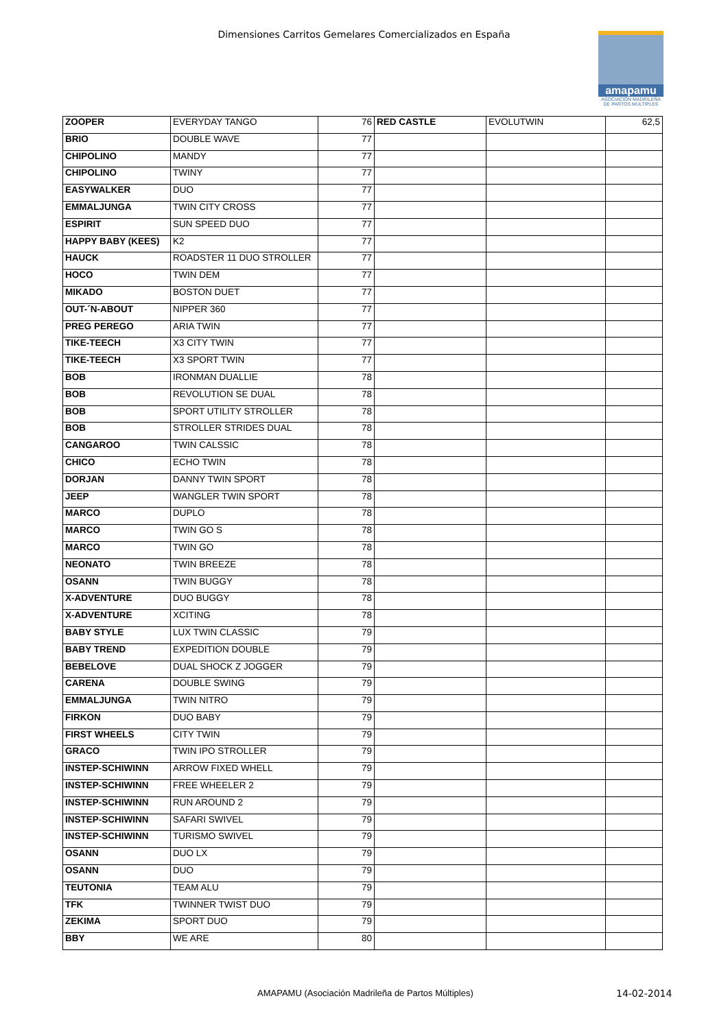Dimensiones Carritos Gemelares Comercializados en España
amapamu
ASOCIACIÓN MADRILEÑA DE PARTOS MÚLTIPLES
| ZOOPER | EVERYDAY TANGO | 76 | RED CASTLE | EVOLUTWIN | 62,5 |
| BRIO | DOUBLE WAVE | 77 | | | |
| CHIPOLINO | MANDY | 77 | | | |
| CHIPOLINO | TWINY | 77 | | | |
| EASYWALKER | DUO | 77 | | | |
| EMMALJUNGA | TWIN CITY CROSS | 77 | | | |
| ESPIRIT | SUN SPEED DUO | 77 | | | |
| HAPPY BABY (KEES) | K2 | 77 | | | |
| HAUCK | ROADSTER 11 DUO STROLLER | 77 | | | |
| HOCO | TWIN DEM | 77 | | | |
| MIKADO | BOSTON DUET | 77 | | | |
| OUT-´N-ABOUT | NIPPER 360 | 77 | | | |
| PREG PEREGO | ARIA TWIN | 77 | | | |
| TIKE-TEECH | X3 CITY TWIN | 77 | | | |
| TIKE-TEECH | X3 SPORT TWIN | 77 | | | |
| BOB | IRONMAN DUALLIE | 78 | | | |
| BOB | REVOLUTION SE DUAL | 78 | | | |
| BOB | SPORT UTILITY STROLLER | 78 | | | |
| BOB | STROLLER STRIDES DUAL | 78 | | | |
| CANGAROO | TWIN CALSSIC | 78 | | | |
| CHICO | ECHO TWIN | 78 | | | |
| DORJAN | DANNY TWIN SPORT | 78 | | | |
| JEEP | WANGLER TWIN SPORT | 78 | | | |
| MARCO | DUPLO | 78 | | | |
| MARCO | TWIN GO S | 78 | | | |
| MARCO | TWIN GO | 78 | | | |
| NEONATO | TWIN BREEZE | 78 | | | |
| OSANN | TWIN BUGGY | 78 | | | |
| X-ADVENTURE | DUO BUGGY | 78 | | | |
| X-ADVENTURE | XCITING | 78 | | | |
| BABY STYLE | LUX TWIN CLASSIC | 79 | | | |
| BABY TREND | EXPEDITION DOUBLE | 79 | | | |
| BEBELOVE | DUAL SHOCK Z JOGGER | 79 | | | |
| CARENA | DOUBLE SWING | 79 | | | |
| EMMALJUNGA | TWIN NITRO | 79 | | | |
| FIRKON | DUO BABY | 79 | | | |
| FIRST WHEELS | CITY TWIN | 79 | | | |
| GRACO | TWIN IPO STROLLER | 79 | | | |
| INSTEP-SCHIWINN | ARROW FIXED WHELL | 79 | | | |
| INSTEP-SCHIWINN | FREE WHEELER 2 | 79 | | | |
| INSTEP-SCHIWINN | RUN AROUND 2 | 79 | | | |
| INSTEP-SCHIWINN | SAFARI SWIVEL | 79 | | | |
| INSTEP-SCHIWINN | TURISMO SWIVEL | 79 | | | |
| OSANN | DUO LX | 79 | | | |
| OSANN | DUO | 79 | | | |
| TEUTONIA | TEAM ALU | 79 | | | |
| TFK | TWINNER TWIST DUO | 79 | | | |
| ZEKIMA | SPORT DUO | 79 | | | |
| BBY | WE ARE | 80 | | | |
AMAPAMU (Asociación Madrileña de Partos Múltiples)
14-02-2014